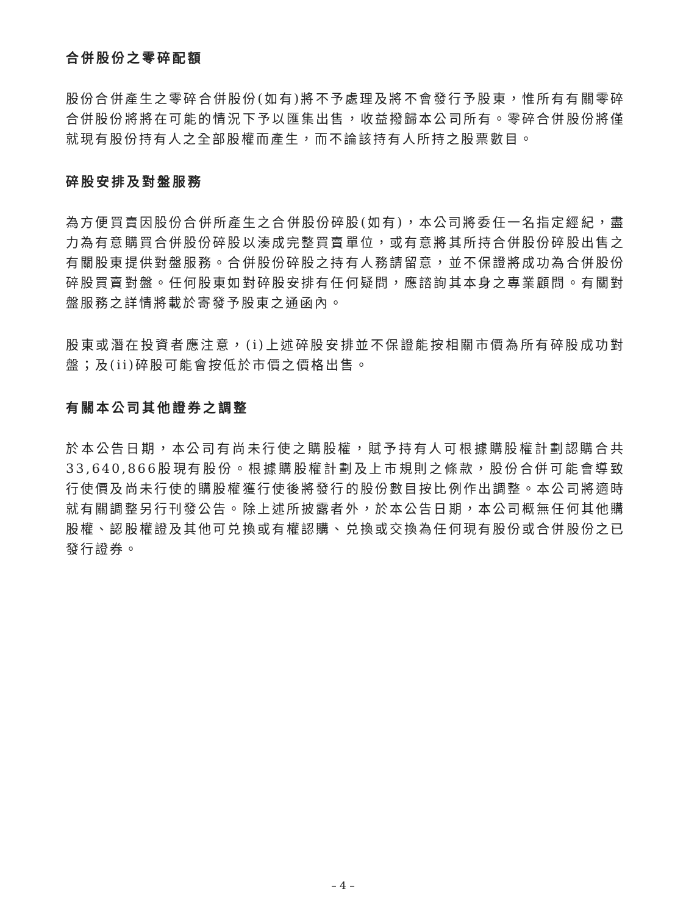合併股份之零碎配額
股份合併產生之零碎合併股份(如有)將不予處理及將不會發行予股東，惟所有有關零碎合併股份將將在可能的情況下予以匯集出售，收益撥歸本公司所有。零碎合併股份將僅就現有股份持有人之全部股權而產生，而不論該持有人所持之股票數目。
碎股安排及對盤服務
為方便買賣因股份合併所產生之合併股份碎股(如有)，本公司將委任一名指定經紀，盡力為有意購買合併股份碎股以湊成完整買賣單位，或有意將其所持合併股份碎股出售之有關股東提供對盤服務。合併股份碎股之持有人務請留意，並不保證將成功為合併股份碎股買賣對盤。任何股東如對碎股安排有任何疑問，應諮詢其本身之專業顧問。有關對盤服務之詳情將載於寄發予股東之通函內。
股東或潛在投資者應注意，(i)上述碎股安排並不保證能按相關市價為所有碎股成功對盤；及(ii)碎股可能會按低於市價之價格出售。
有關本公司其他證券之調整
於本公告日期，本公司有尚未行使之購股權，賦予持有人可根據購股權計劃認購合共33,640,866股現有股份。根據購股權計劃及上市規則之條款，股份合併可能會導致行使價及尚未行使的購股權獲行使後將發行的股份數目按比例作出調整。本公司將適時就有關調整另行刊發公告。除上述所披露者外，於本公告日期，本公司概無任何其他購股權、認股權證及其他可兑換或有權認購、兑換或交換為任何現有股份或合併股份之已發行證券。
– 4 –